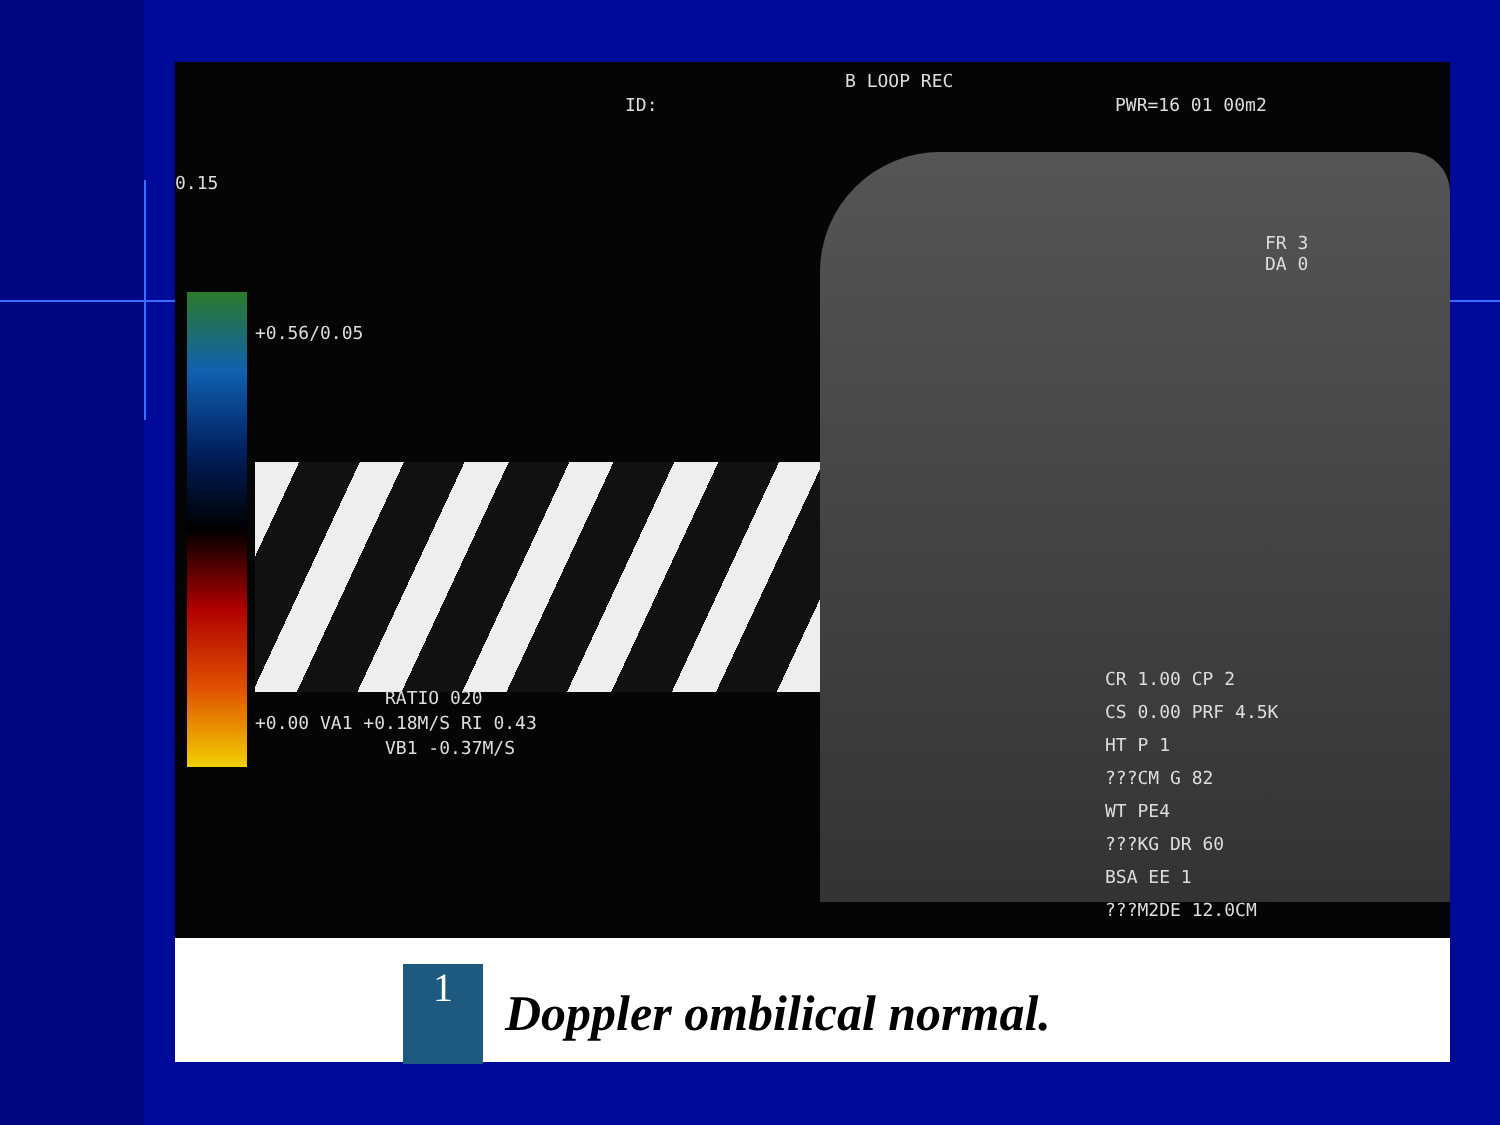B LOOP REC
ID: PWR=16 01 00m2
0.15
+0.56/0.05
RATIO 020
+0.00 VA1 +0.18M/S RI 0.43
VB1 -0.37M/S
FR 3
DA 0
CR 1.00 CP 2
CS 0.00 PRF 4.5K
HT P 1
???CM G 82
WT PE4
???KG DR 60
BSA EE 1
???M2DE 12.0CM
1
Doppler ombilical normal.